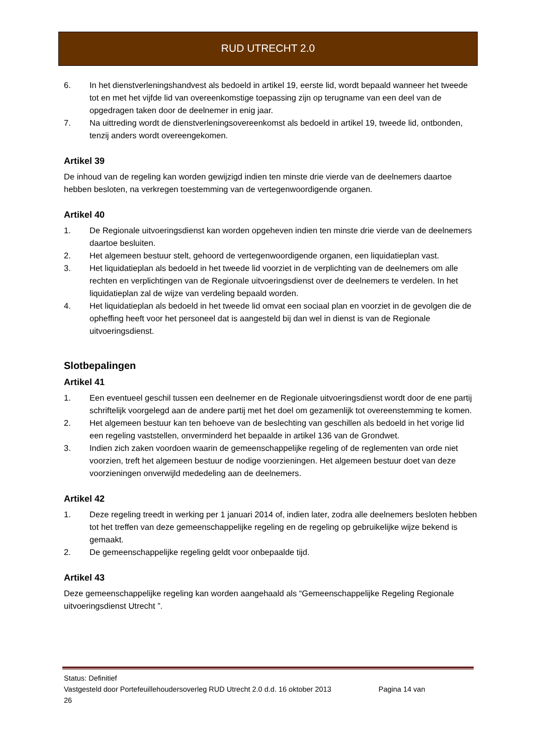RUD UTRECHT 2.0
6. In het dienstverleningshandvest als bedoeld in artikel 19, eerste lid, wordt bepaald wanneer het tweede tot en met het vijfde lid van overeenkomstige toepassing zijn op terugname van een deel van de opgedragen taken door de deelnemer in enig jaar.
7. Na uittreding wordt de dienstverleningsovereenkomst als bedoeld in artikel 19, tweede lid, ontbonden, tenzij anders wordt overeengekomen.
Artikel 39
De inhoud van de regeling kan worden gewijzigd indien ten minste drie vierde van de deelnemers daartoe hebben besloten, na verkregen toestemming van de vertegenwoordigende organen.
Artikel 40
1. De Regionale uitvoeringsdienst kan worden opgeheven indien ten minste drie vierde van de deelnemers daartoe besluiten.
2. Het algemeen bestuur stelt, gehoord de vertegenwoordigende organen, een liquidatieplan vast.
3. Het liquidatieplan als bedoeld in het tweede lid voorziet in de verplichting van de deelnemers om alle rechten en verplichtingen van de Regionale uitvoeringsdienst over de deelnemers te verdelen. In het liquidatieplan zal de wijze van verdeling bepaald worden.
4. Het liquidatieplan als bedoeld in het tweede lid omvat een sociaal plan en voorziet in de gevolgen die de opheffing heeft voor het personeel dat is aangesteld bij dan wel in dienst is van de Regionale uitvoeringsdienst.
Slotbepalingen
Artikel 41
1. Een eventueel geschil tussen een deelnemer en de Regionale uitvoeringsdienst wordt door de ene partij schriftelijk voorgelegd aan de andere partij met het doel om gezamenlijk tot overeenstemming te komen.
2. Het algemeen bestuur kan ten behoeve van de beslechting van geschillen als bedoeld in het vorige lid een regeling vaststellen, onverminderd het bepaalde in artikel 136 van de Grondwet.
3. Indien zich zaken voordoen waarin de gemeenschappelijke regeling of de reglementen van orde niet voorzien, treft het algemeen bestuur de nodige voorzieningen. Het algemeen bestuur doet van deze voorzieningen onverwijld mededeling aan de deelnemers.
Artikel 42
1. Deze regeling treedt in werking per 1 januari 2014 of, indien later, zodra alle deelnemers besloten hebben tot het treffen van deze gemeenschappelijke regeling en de regeling op gebruikelijke wijze bekend is gemaakt.
2. De gemeenschappelijke regeling geldt voor onbepaalde tijd.
Artikel 43
Deze gemeenschappelijke regeling kan worden aangehaald als “Gemeenschappelijke Regeling Regionale uitvoeringsdienst Utrecht ”.
Status: Definitief
Vastgesteld door Portefeuillehoudersoverleg RUD Utrecht 2.0 d.d. 16 oktober 2013 Pagina 14 van
26